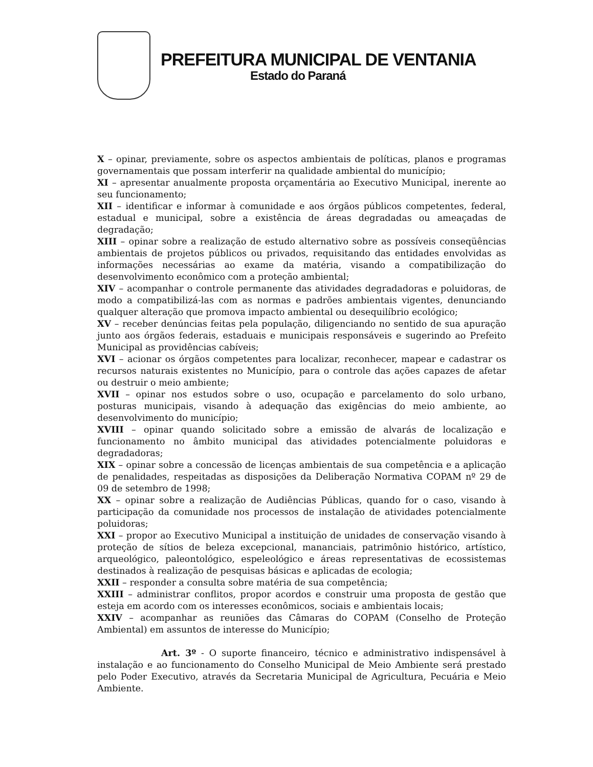PREFEITURA MUNICIPAL DE VENTANIA
Estado do Paraná
X – opinar, previamente, sobre os aspectos ambientais de políticas, planos e programas governamentais que possam interferir na qualidade ambiental do município;
XI – apresentar anualmente proposta orçamentária ao Executivo Municipal, inerente ao seu funcionamento;
XII – identificar e informar à comunidade e aos órgãos públicos competentes, federal, estadual e municipal, sobre a existência de áreas degradadas ou ameaçadas de degradação;
XIII – opinar sobre a realização de estudo alternativo sobre as possíveis conseqüências ambientais de projetos públicos ou privados, requisitando das entidades envolvidas as informações necessárias ao exame da matéria, visando a compatibilização do desenvolvimento econômico com a proteção ambiental;
XIV – acompanhar o controle permanente das atividades degradadoras e poluidoras, de modo a compatibilizá-las com as normas e padrões ambientais vigentes, denunciando qualquer alteração que promova impacto ambiental ou desequilíbrio ecológico;
XV – receber denúncias feitas pela população, diligenciando no sentido de sua apuração junto aos órgãos federais, estaduais e municipais responsáveis e sugerindo ao Prefeito Municipal as providências cabíveis;
XVI – acionar os órgãos competentes para localizar, reconhecer, mapear e cadastrar os recursos naturais existentes no Município, para o controle das ações capazes de afetar ou destruir o meio ambiente;
XVII – opinar nos estudos sobre o uso, ocupação e parcelamento do solo urbano, posturas municipais, visando à adequação das exigências do meio ambiente, ao desenvolvimento do município;
XVIII – opinar quando solicitado sobre a emissão de alvarás de localização e funcionamento no âmbito municipal das atividades potencialmente poluidoras e degradadoras;
XIX – opinar sobre a concessão de licenças ambientais de sua competência e a aplicação de penalidades, respeitadas as disposições da Deliberação Normativa COPAM nº 29 de 09 de setembro de 1998;
XX – opinar sobre a realização de Audiências Públicas, quando for o caso, visando à participação da comunidade nos processos de instalação de atividades potencialmente poluidoras;
XXI – propor ao Executivo Municipal a instituição de unidades de conservação visando à proteção de sítios de beleza excepcional, mananciais, patrimônio histórico, artístico, arqueológico, paleontológico, espeleológico e áreas representativas de ecossistemas destinados à realização de pesquisas básicas e aplicadas de ecologia;
XXII – responder a consulta sobre matéria de sua competência;
XXIII – administrar conflitos, propor acordos e construir uma proposta de gestão que esteja em acordo com os interesses econômicos, sociais e ambientais locais;
XXIV – acompanhar as reuniões das Câmaras do COPAM (Conselho de Proteção Ambiental) em assuntos de interesse do Município;
Art. 3º - O suporte financeiro, técnico e administrativo indispensável à instalação e ao funcionamento do Conselho Municipal de Meio Ambiente será prestado pelo Poder Executivo, através da Secretaria Municipal de Agricultura, Pecuária e Meio Ambiente.